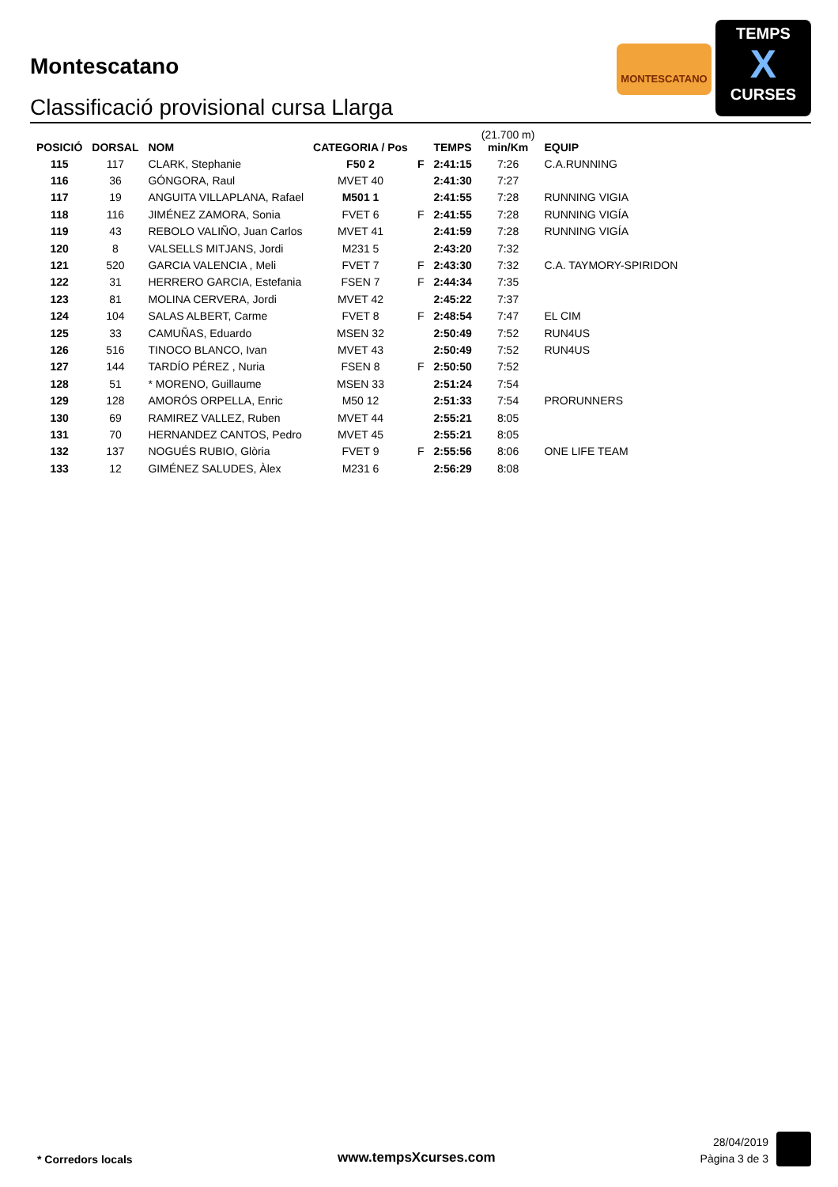Montescatano
Classificació provisional cursa Llarga
MONTESCATANO
TEMPS
X
CURSES
| POSICIÓ | DORSAL | NOM | CATEGORIA / Pos | | TEMPS | (21.700 m) min/Km | EQUIP |
| --- | --- | --- | --- | --- | --- | --- | --- |
| 115 | 117 | CLARK, Stephanie | F50 2 | F | 2:41:15 | 7:26 | C.A.RUNNING |
| 116 | 36 | GÓNGORA, Raul | MVET 40 | | 2:41:30 | 7:27 | |
| 117 | 19 | ANGUITA VILLAPLANA, Rafael | M501 1 | | 2:41:55 | 7:28 | RUNNING VIGIA |
| 118 | 116 | JIMÉNEZ ZAMORA, Sonia | FVET 6 | F | 2:41:55 | 7:28 | RUNNING VIGÍA |
| 119 | 43 | REBOLO VALIÑO, Juan Carlos | MVET 41 | | 2:41:59 | 7:28 | RUNNING VIGÍA |
| 120 | 8 | VALSELLS MITJANS, Jordi | M231 5 | | 2:43:20 | 7:32 | |
| 121 | 520 | GARCIA VALENCIA , Meli | FVET 7 | F | 2:43:30 | 7:32 | C.A. TAYMORY-SPIRIDON |
| 122 | 31 | HERRERO GARCIA, Estefania | FSEN 7 | F | 2:44:34 | 7:35 | |
| 123 | 81 | MOLINA CERVERA, Jordi | MVET 42 | | 2:45:22 | 7:37 | |
| 124 | 104 | SALAS ALBERT, Carme | FVET 8 | F | 2:48:54 | 7:47 | EL CIM |
| 125 | 33 | CAMUÑAS, Eduardo | MSEN 32 | | 2:50:49 | 7:52 | RUN4US |
| 126 | 516 | TINOCO BLANCO, Ivan | MVET 43 | | 2:50:49 | 7:52 | RUN4US |
| 127 | 144 | TARDÍO PÉREZ , Nuria | FSEN 8 | F | 2:50:50 | 7:52 | |
| 128 | 51 | * MORENO, Guillaume | MSEN 33 | | 2:51:24 | 7:54 | |
| 129 | 128 | AMORÓS ORPELLA, Enric | M50 12 | | 2:51:33 | 7:54 | PRORUNNERS |
| 130 | 69 | RAMIREZ VALLEZ, Ruben | MVET 44 | | 2:55:21 | 8:05 | |
| 131 | 70 | HERNANDEZ CANTOS, Pedro | MVET 45 | | 2:55:21 | 8:05 | |
| 132 | 137 | NOGUÉS RUBIO, Glòria | FVET 9 | F | 2:55:56 | 8:06 | ONE LIFE TEAM |
| 133 | 12 | GIMÉNEZ SALUDES, Àlex | M231 6 | | 2:56:29 | 8:08 | |
* Corredors locals www.tempsXcurses.com
28/04/2019
Pàgina 3 de 3